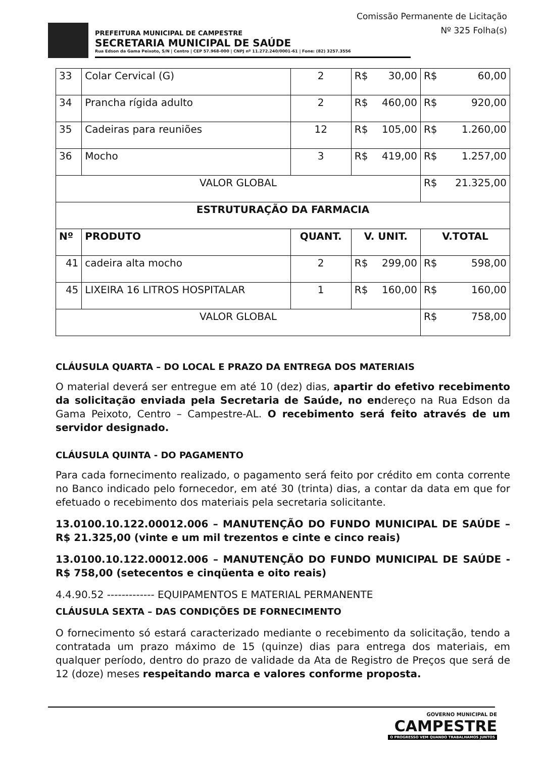Comissão Permanente de Licitação
Nº 325 Folha(s)
PREFEITURA MUNICIPAL DE CAMPESTRE
SECRETARIA MUNICIPAL DE SAÚDE
Rua Edson da Gama Peixoto, S/N | Centro | CEP 57.968-000 | CNPJ nº 11.272.240/0001-61 | Fone: (82) 3257.3556
| 33 | Colar Cervical (G) | 2 | R$ 30,00 | R$ 60,00 |
| 34 | Prancha rígida adulto | 2 | R$ 460,00 | R$ 920,00 |
| 35 | Cadeiras para reuniões | 12 | R$ 105,00 | R$ 1.260,00 |
| 36 | Mocho | 3 | R$ 419,00 | R$ 1.257,00 |
| VALOR GLOBAL | | | | R$ 21.325,00 |
| ESTRUTURAÇÃO DA FARMACIA | | | | |
| Nº | PRODUTO | QUANT. | V. UNIT. | V.TOTAL |
| 41 | cadeira alta mocho | 2 | R$ 299,00 | R$ 598,00 |
| 45 | LIXEIRA 16 LITROS HOSPITALAR | 1 | R$ 160,00 | R$ 160,00 |
| VALOR GLOBAL | | | | R$ 758,00 |
CLÁUSULA QUARTA – DO LOCAL E PRAZO DA ENTREGA DOS MATERIAIS
O material deverá ser entregue em até 10 (dez) dias, apartir do efetivo recebimento da solicitação enviada pela Secretaria de Saúde, no endereço na Rua Edson da Gama Peixoto, Centro – Campestre-AL. O recebimento será feito através de um servidor designado.
CLÁUSULA QUINTA - DO PAGAMENTO
Para cada fornecimento realizado, o pagamento será feito por crédito em conta corrente no Banco indicado pelo fornecedor, em até 30 (trinta) dias, a contar da data em que for efetuado o recebimento dos materiais pela secretaria solicitante.
13.0100.10.122.00012.006 – MANUTENÇÃO DO FUNDO MUNICIPAL DE SAÚDE – R$ 21.325,00 (vinte e um mil trezentos e cinte e cinco reais)
13.0100.10.122.00012.006 – MANUTENÇÃO DO FUNDO MUNICIPAL DE SAÚDE - R$ 758,00 (setecentos e cinqüenta e oito reais)
4.4.90.52 ------------- EQUIPAMENTOS E MATERIAL PERMANENTE
CLÁUSULA SEXTA – DAS CONDIÇÕES DE FORNECIMENTO
O fornecimento só estará caracterizado mediante o recebimento da solicitação, tendo a contratada um prazo máximo de 15 (quinze) dias para entrega dos materiais, em qualquer período, dentro do prazo de validade da Ata de Registro de Preços que será de 12 (doze) meses respeitando marca e valores conforme proposta.
GOVERNO MUNICIPAL DE
CAMPESTRE
O PROGRESSO VEM QUANDO TRABALHAMOS JUNTOS